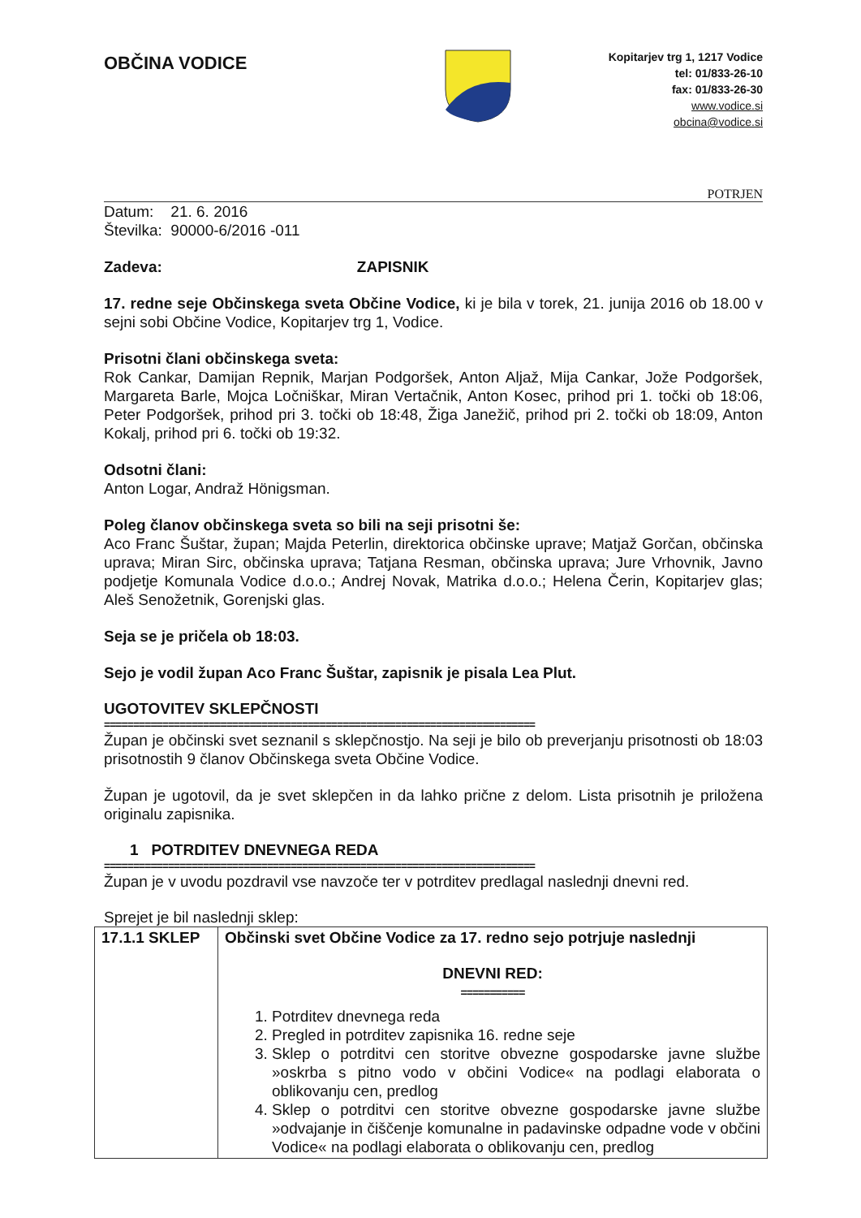OBČINA VODICE
Kopitarjev trg 1, 1217 Vodice
tel: 01/833-26-10
fax: 01/833-26-30
www.vodice.si
obcina@vodice.si
POTRJEN
Datum: 21. 6. 2016
Številka: 90000-6/2016 -011
Zadeva: ZAPISNIK
17. redne seje Občinskega sveta Občine Vodice, ki je bila v torek, 21. junija 2016 ob 18.00 v sejni sobi Občine Vodice, Kopitarjev trg 1, Vodice.
Prisotni člani občinskega sveta:
Rok Cankar, Damijan Repnik, Marjan Podgoršek, Anton Aljaž, Mija Cankar, Jože Podgoršek, Margareta Barle, Mojca Ločniškar, Miran Vertačnik, Anton Kosec, prihod pri 1. točki ob 18:06, Peter Podgoršek, prihod pri 3. točki ob 18:48, Žiga Janežič, prihod pri 2. točki ob 18:09, Anton Kokalj, prihod pri 6. točki ob 19:32.
Odsotni člani:
Anton Logar, Andraž Hönigsman.
Poleg članov občinskega sveta so bili na seji prisotni še:
Aco Franc Šuštar, župan; Majda Peterlin, direktorica občinske uprave; Matjaž Gorčan, občinska uprava; Miran Sirc, občinska uprava; Tatjana Resman, občinska uprava; Jure Vrhovnik, Javno podjetje Komunala Vodice d.o.o.; Andrej Novak, Matrika d.o.o.; Helena Čerin, Kopitarjev glas; Aleš Senožetnik, Gorenjski glas.
Seja se je pričela ob 18:03.
Sejo je vodil župan Aco Franc Šuštar, zapisnik je pisala Lea Plut.
UGOTOVITEV SKLEPČNOSTI
==========================================================================
Župan je občinski svet seznanil s sklepčnostjo. Na seji je bilo ob preverjanju prisotnosti ob 18:03 prisotnostih 9 članov Občinskega sveta Občine Vodice.
Župan je ugotovil, da je svet sklepčen in da lahko prične z delom. Lista prisotnih je priložena originalu zapisnika.
1 POTRDITEV DNEVNEGA REDA
==========================================================================
Župan je v uvodu pozdravil vse navzoče ter v potrditev predlagal naslednji dnevni red.
Sprejet je bil naslednji sklep:
| 17.1.1 SKLEP | Občinski svet Občine Vodice za 17. redno sejo potrjuje naslednji DNEVNI RED: =========== 1. Potrditev dnevnega reda 2. Pregled in potrditev zapisnika 16. redne seje 3. Sklep o potrditvi cen storitve obvezne gospodarske javne službe »oskrba s pitno vodo v občini Vodice« na podlagi elaborata o oblikovanju cen, predlog 4. Sklep o potrditvi cen storitve obvezne gospodarske javne službe »odvajanje in čiščenje komunalne in padavinske odpadne vode v občini Vodice« na podlagi elaborata o oblikovanju cen, predlog |